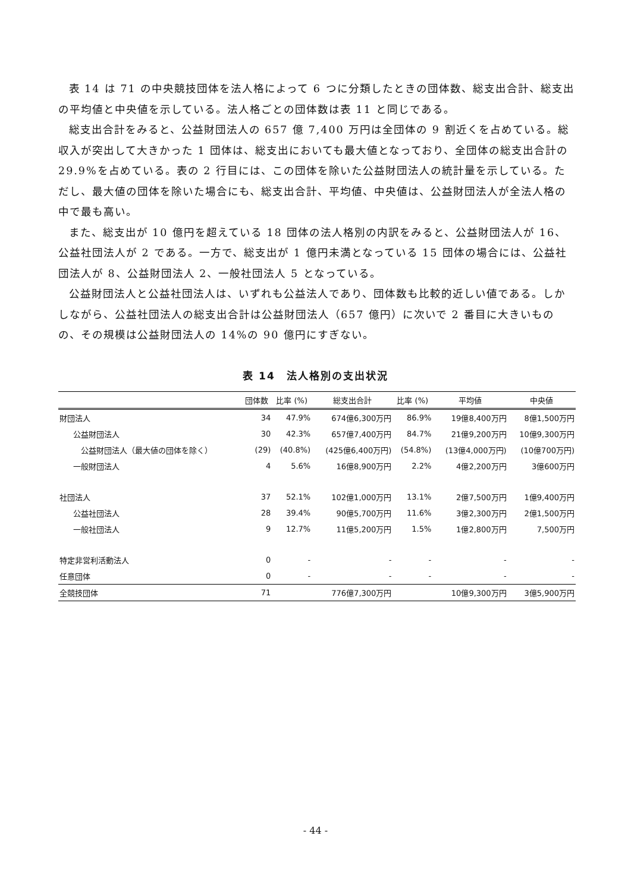表 14 は 71 の中央競技団体を法人格によって 6 つに分類したときの団体数、総支出合計、総支出の平均値と中央値を示している。法人格ごとの団体数は表 11 と同じである。
総支出合計をみると、公益財団法人の 657 億 7,400 万円は全団体の 9 割近くを占めている。総収入が突出して大きかった 1 団体は、総支出においても最大値となっており、全団体の総支出合計の 29.9%を占めている。表の 2 行目には、この団体を除いた公益財団法人の統計量を示している。ただし、最大値の団体を除いた場合にも、総支出合計、平均値、中央値は、公益財団法人が全法人格の中で最も高い。
また、総支出が 10 億円を超えている 18 団体の法人格別の内訳をみると、公益財団法人が 16、公益社団法人が 2 である。一方で、総支出が 1 億円未満となっている 15 団体の場合には、公益社団法人が 8、公益財団法人 2、一般社団法人 5 となっている。
公益財団法人と公益社団法人は、いずれも公益法人であり、団体数も比較的近しい値である。しかしながら、公益社団法人の総支出合計は公益財団法人（657 億円）に次いで 2 番目に大きいものの、その規模は公益財団法人の 14%の 90 億円にすぎない。
表 14　法人格別の支出状況
| | 団体数 | 比率 (%) | 総支出合計 | 比率 (%) | 平均値 | 中央値 |
| --- | --- | --- | --- | --- | --- | --- |
| 財団法人 | 34 | 47.9% | 674億6,300万円 | 86.9% | 19億8,400万円 | 8億1,500万円 |
| 公益財団法人 | 30 | 42.3% | 657億7,400万円 | 84.7% | 21億9,200万円 | 10億9,300万円 |
| 公益財団法人（最大値の団体を除く） | (29) | (40.8%) | (425億6,400万円) | (54.8%) | (13億4,000万円) | (10億700万円) |
| 一般財団法人 | 4 | 5.6% | 16億8,900万円 | 2.2% | 4億2,200万円 | 3億600万円 |
| 社団法人 | 37 | 52.1% | 102億1,000万円 | 13.1% | 2億7,500万円 | 1億9,400万円 |
| 公益社団法人 | 28 | 39.4% | 90億5,700万円 | 11.6% | 3億2,300万円 | 2億1,500万円 |
| 一般社団法人 | 9 | 12.7% | 11億5,200万円 | 1.5% | 1億2,800万円 | 7,500万円 |
| 特定非営利活動法人 | 0 | - | - | - | - | - |
| 任意団体 | 0 | - | - | - | - | - |
| 全競技団体 | 71 | | 776億7,300万円 | | 10億9,300万円 | 3億5,900万円 |
- 44 -